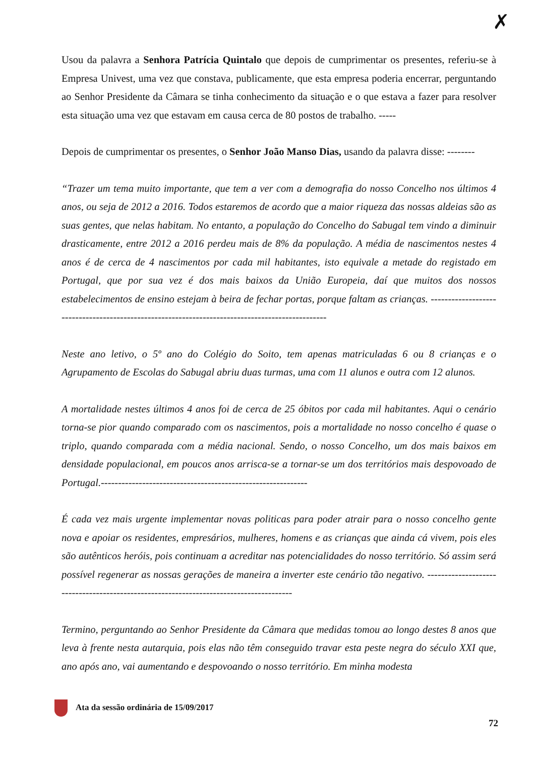✗
Usou da palavra a Senhora Patrícia Quintalo que depois de cumprimentar os presentes, referiu-se à Empresa Univest, uma vez que constava, publicamente, que esta empresa poderia encerrar, perguntando ao Senhor Presidente da Câmara se tinha conhecimento da situação e o que estava a fazer para resolver esta situação uma vez que estavam em causa cerca de 80 postos de trabalho. -----
Depois de cumprimentar os presentes, o Senhor João Manso Dias, usando da palavra disse: --------
“Trazer um tema muito importante, que tem a ver com a demografia do nosso Concelho nos últimos 4 anos, ou seja de 2012 a 2016. Todos estaremos de acordo que a maior riqueza das nossas aldeias são as suas gentes, que nelas habitam. No entanto, a população do Concelho do Sabugal tem vindo a diminuir drasticamente, entre 2012 a 2016 perdeu mais de 8% da população. A média de nascimentos nestes 4 anos é de cerca de 4 nascimentos por cada mil habitantes, isto equivale a metade do registado em Portugal, que por sua vez é dos mais baixos da União Europeia, daí que muitos dos nossos estabelecimentos de ensino estejam à beira de fechar portas, porque faltam as crianças. ------------------------------------------------------------------------------------------------
Neste ano letivo, o 5º ano do Colégio do Soito, tem apenas matriculadas 6 ou 8 crianças e o Agrupamento de Escolas do Sabugal abriu duas turmas, uma com 11 alunos e outra com 12 alunos.
A mortalidade nestes últimos 4 anos foi de cerca de 25 óbitos por cada mil habitantes. Aqui o cenário torna-se pior quando comparado com os nascimentos, pois a mortalidade no nosso concelho é quase o triplo, quando comparada com a média nacional. Sendo, o nosso Concelho, um dos mais baixos em densidade populacional, em poucos anos arrisca-se a tornar-se um dos territórios mais despovoado de Portugal.------------------------------------------------------------
É cada vez mais urgente implementar novas politicas para poder atrair para o nosso concelho gente nova e apoiar os residentes, empresários, mulheres, homens e as crianças que ainda cá vivem, pois eles são autênticos heróis, pois continuam a acreditar nas potencialidades do nosso território. Só assim será possível regenerar as nossas gerações de maneira a inverter este cenário tão negativo. ---------------------------------------------------------------------------------------
Termino, perguntando ao Senhor Presidente da Câmara que medidas tomou ao longo destes 8 anos que leva à frente nesta autarquia, pois elas não têm conseguido travar esta peste negra do século XXI que, ano após ano, vai aumentando e despovoando o nosso território. Em minha modesta
Ata da sessão ordinária de 15/09/2017
72